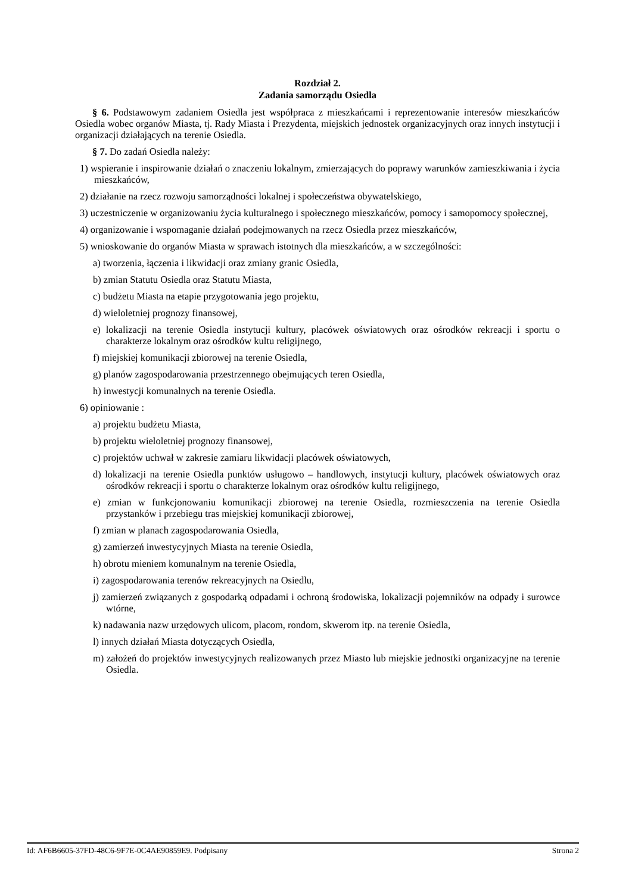Rozdział 2.
Zadania samorządu Osiedla
§ 6. Podstawowym zadaniem Osiedla jest współpraca z mieszkańcami i reprezentowanie interesów mieszkańców Osiedla wobec organów Miasta, tj. Rady Miasta i Prezydenta, miejskich jednostek organizacyjnych oraz innych instytucji i organizacji działających na terenie Osiedla.
§ 7. Do zadań Osiedla należy:
1) wspieranie i inspirowanie działań o znaczeniu lokalnym, zmierzających do poprawy warunków zamieszkiwania i życia mieszkańców,
2) działanie na rzecz rozwoju samorządności lokalnej i społeczeństwa obywatelskiego,
3) uczestniczenie w organizowaniu życia kulturalnego i społecznego mieszkańców, pomocy i samopomocy społecznej,
4) organizowanie i wspomaganie działań podejmowanych na rzecz Osiedla przez mieszkańców,
5) wnioskowanie do organów Miasta w sprawach istotnych dla mieszkańców, a w szczególności:
a) tworzenia, łączenia i likwidacji oraz zmiany granic Osiedla,
b) zmian Statutu Osiedla oraz Statutu Miasta,
c) budżetu Miasta na etapie przygotowania jego projektu,
d) wieloletniej prognozy finansowej,
e) lokalizacji na terenie Osiedla instytucji kultury, placówek oświatowych oraz ośrodków rekreacji i sportu o charakterze lokalnym oraz ośrodków kultu religijnego,
f) miejskiej komunikacji zbiorowej na terenie Osiedla,
g) planów zagospodarowania przestrzennego obejmujących teren Osiedla,
h) inwestycji komunalnych na terenie Osiedla.
6) opiniowanie :
a) projektu budżetu Miasta,
b) projektu wieloletniej prognozy finansowej,
c) projektów uchwał w zakresie zamiaru likwidacji placówek oświatowych,
d) lokalizacji na terenie Osiedla punktów usługowo – handlowych, instytucji kultury, placówek oświatowych oraz ośrodków rekreacji i sportu o charakterze lokalnym oraz ośrodków kultu religijnego,
e) zmian w funkcjonowaniu komunikacji zbiorowej na terenie Osiedla, rozmieszczenia na terenie Osiedla przystanków i przebiegu tras miejskiej komunikacji zbiorowej,
f) zmian w planach zagospodarowania Osiedla,
g) zamierzeń inwestycyjnych Miasta na terenie Osiedla,
h) obrotu mieniem komunalnym na terenie Osiedla,
i) zagospodarowania terenów rekreacyjnych na Osiedlu,
j) zamierzeń związanych z gospodarką odpadami i ochroną środowiska, lokalizacji pojemników na odpady i surowce wtórne,
k) nadawania nazw urzędowych ulicom, placom, rondom, skwerom itp. na terenie Osiedla,
l) innych działań Miasta dotyczących Osiedla,
m) założeń do projektów inwestycyjnych realizowanych przez Miasto lub miejskie jednostki organizacyjne na terenie Osiedla.
Id: AF6B6605-37FD-48C6-9F7E-0C4AE90859E9. Podpisany Strona 2